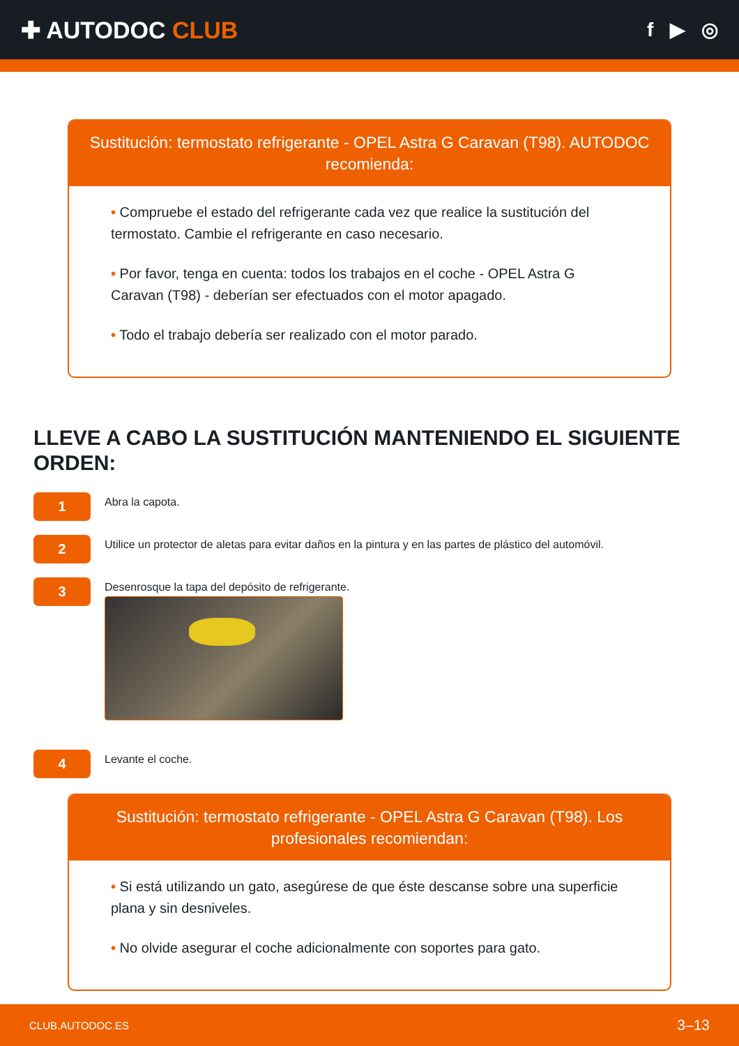✚ AUTODOC CLUB
f ▶ ◎
Sustitución: termostato refrigerante - OPEL Astra G Caravan (T98). AUTODOC recomienda:
• Compruebe el estado del refrigerante cada vez que realice la sustitución del termostato. Cambie el refrigerante en caso necesario.
• Por favor, tenga en cuenta: todos los trabajos en el coche - OPEL Astra G Caravan (T98) - deberían ser efectuados con el motor apagado.
• Todo el trabajo debería ser realizado con el motor parado.
LLEVE A CABO LA SUSTITUCIÓN MANTENIENDO EL SIGUIENTE ORDEN:
1
Abra la capota.
2
Utilice un protector de aletas para evitar daños en la pintura y en las partes de plástico del automóvil.
3
Desenrosque la tapa del depósito de refrigerante.
4
Levante el coche.
Sustitución: termostato refrigerante - OPEL Astra G Caravan (T98). Los profesionales recomiendan:
• Si está utilizando un gato, asegúrese de que éste descanse sobre una superficie plana y sin desniveles.
• No olvide asegurar el coche adicionalmente con soportes para gato.
CLUB.AUTODOC.ES 3–13